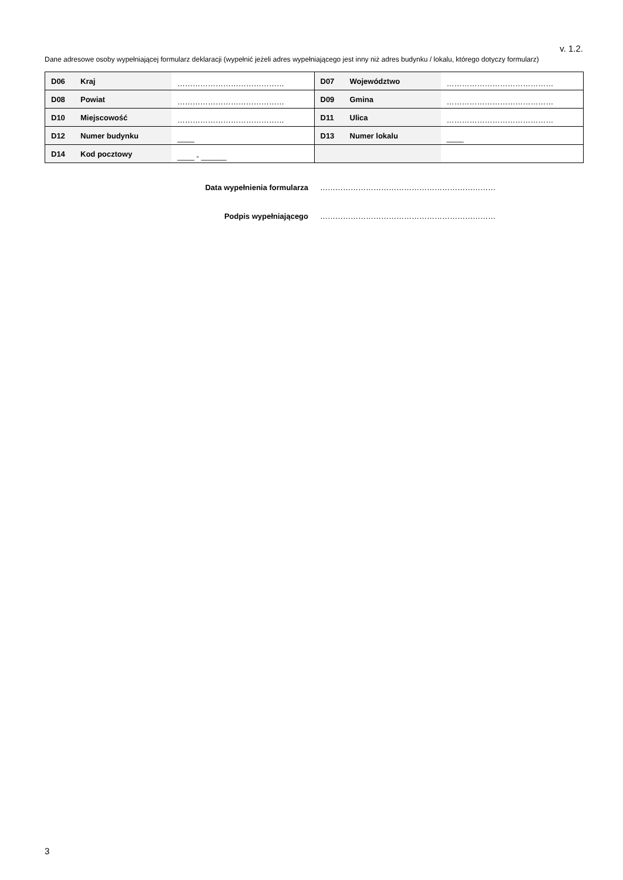v. 1.2.
Dane adresowe osoby wypełniającej formularz deklaracji (wypełnić jeżeli adres wypełniającego jest inny niż adres budynku / lokalu, którego dotyczy formularz)
| D06 | Kraj | …………………………………… | D07 | Województwo | …………………………………… |
| D08 | Powiat | …………………………………… | D09 | Gmina | …………………………………… |
| D10 | Miejscowość | …………………………………… | D11 | Ulica | …………………………………… |
| D12 | Numer budynku | ____ | D13 | Numer lokalu | ____ |
| D14 | Kod pocztowy | ____ - ______ | | | |
Data wypełnienia formularza ……………………………………………………………
Podpis wypełniającego ……………………………………………………………
3